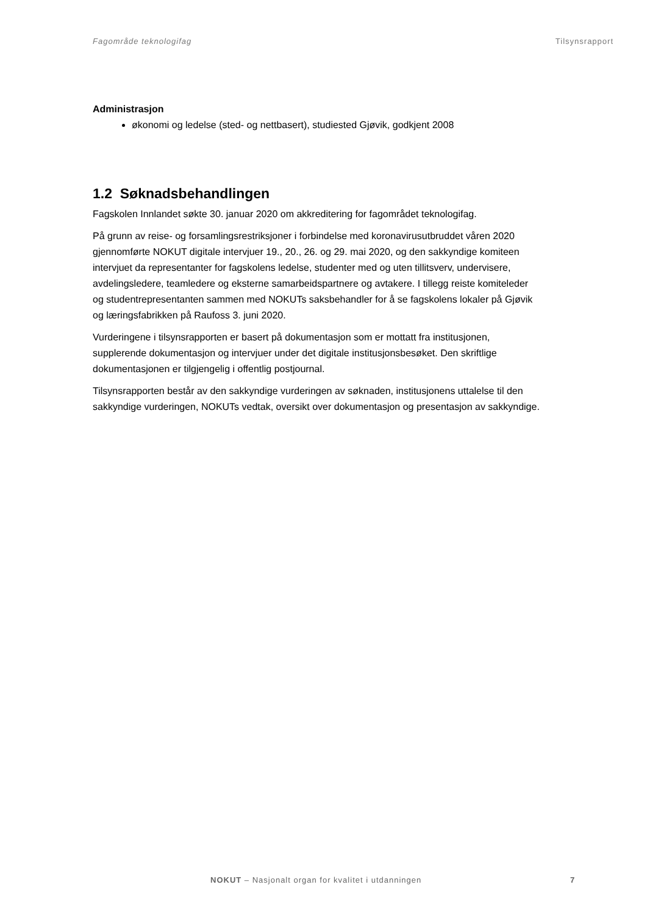Fagområde teknologifag Tilsynsrapport
Administrasjon
økonomi og ledelse (sted- og nettbasert), studiested Gjøvik, godkjent 2008
1.2 Søknadsbehandlingen
Fagskolen Innlandet søkte 30. januar 2020 om akkreditering for fagområdet teknologifag.
På grunn av reise- og forsamlingsrestriksjoner i forbindelse med koronavirusutbruddet våren 2020 gjennomførte NOKUT digitale intervjuer 19., 20., 26. og 29. mai 2020, og den sakkyndige komiteen intervjuet da representanter for fagskolens ledelse, studenter med og uten tillitsverv, undervisere, avdelingsledere, teamledere og eksterne samarbeidspartnere og avtakere. I tillegg reiste komiteleder og studentrepresentanten sammen med NOKUTs saksbehandler for å se fagskolens lokaler på Gjøvik og læringsfabrikken på Raufoss 3. juni 2020.
Vurderingene i tilsynsrapporten er basert på dokumentasjon som er mottatt fra institusjonen, supplerende dokumentasjon og intervjuer under det digitale institusjonsbesøket. Den skriftlige dokumentasjonen er tilgjengelig i offentlig postjournal.
Tilsynsrapporten består av den sakkyndige vurderingen av søknaden, institusjonens uttalelse til den sakkyndige vurderingen, NOKUTs vedtak, oversikt over dokumentasjon og presentasjon av sakkyndige.
NOKUT – Nasjonalt organ for kvalitet i utdanningen
7